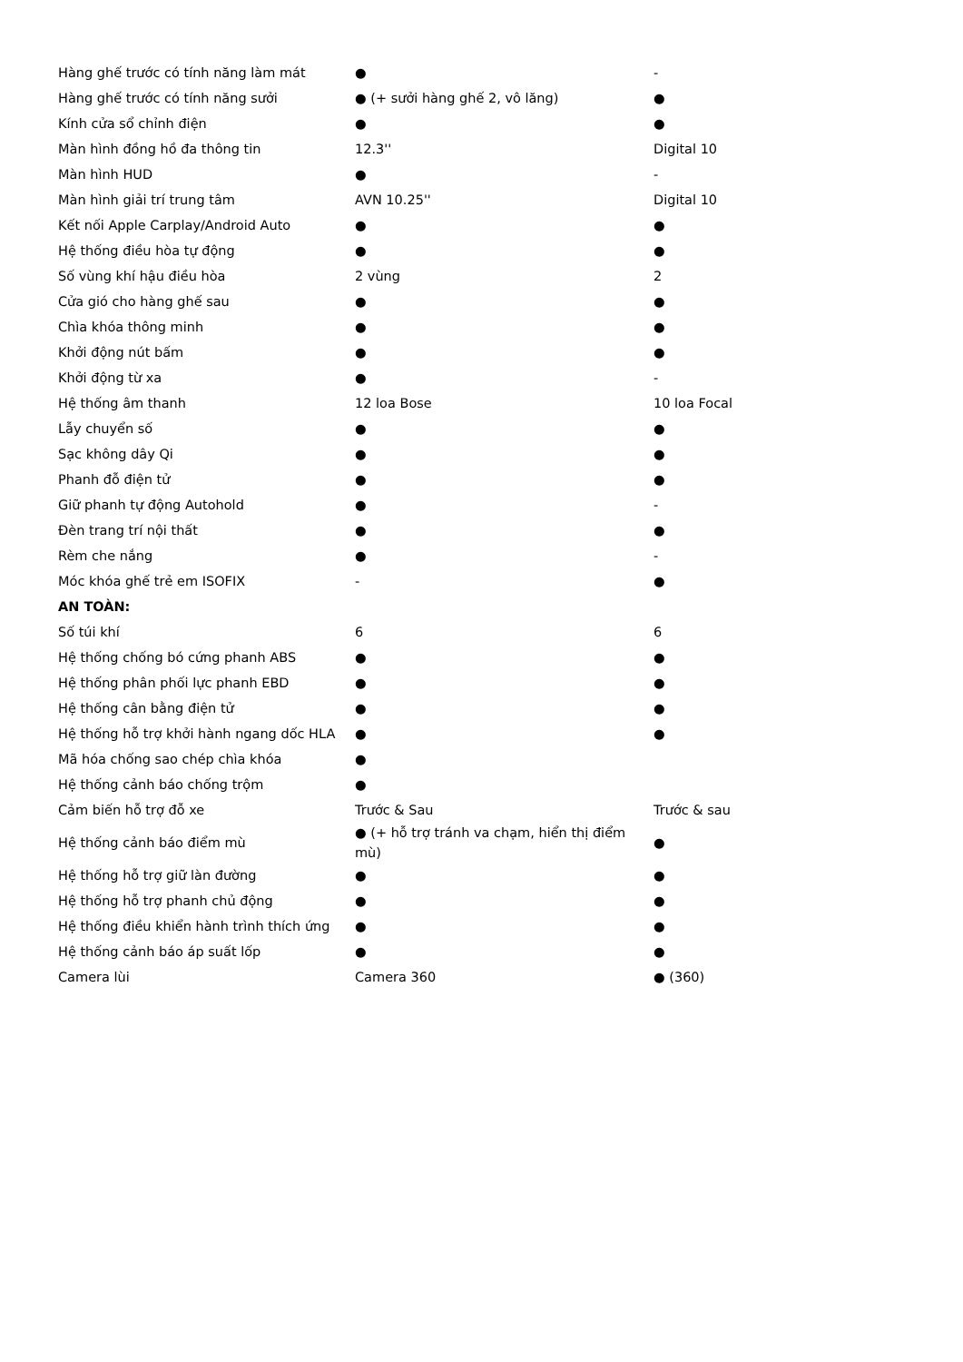| Hàng ghế trước có tính năng làm mát | ● | - |
| Hàng ghế trước có tính năng sưởi | ● (+ sưởi hàng ghế 2, vô lăng) | ● |
| Kính cửa sổ chỉnh điện | ● | ● |
| Màn hình đồng hồ đa thông tin | 12.3'' | Digital 10 |
| Màn hình HUD | ● | - |
| Màn hình giải trí trung tâm | AVN 10.25'' | Digital 10 |
| Kết nối Apple Carplay/Android Auto | ● | ● |
| Hệ thống điều hòa tự động | ● | ● |
| Số vùng khí hậu điều hòa | 2 vùng | 2 |
| Cửa gió cho hàng ghế sau | ● | ● |
| Chìa khóa thông minh | ● | ● |
| Khởi động nút bấm | ● | ● |
| Khởi động từ xa | ● | - |
| Hệ thống âm thanh | 12 loa Bose | 10 loa Focal |
| Lẫy chuyển số | ● | ● |
| Sạc không dây Qi | ● | ● |
| Phanh đỗ điện tử | ● | ● |
| Giữ phanh tự động Autohold | ● | - |
| Đèn trang trí nội thất | ● | ● |
| Rèm che nắng | ● | - |
| Móc khóa ghế trẻ em ISOFIX | - | ● |
| AN TOÀN: | | |
| Số túi khí | 6 | 6 |
| Hệ thống chống bó cứng phanh ABS | ● | ● |
| Hệ thống phân phối lực phanh EBD | ● | ● |
| Hệ thống cân bằng điện tử | ● | ● |
| Hệ thống hỗ trợ khởi hành ngang dốc HLA | ● | ● |
| Mã hóa chống sao chép chìa khóa | ● | |
| Hệ thống cảnh báo chống trộm | ● | |
| Cảm biến hỗ trợ đỗ xe | Trước & Sau | Trước & sau |
| Hệ thống cảnh báo điểm mù | ● (+ hỗ trợ tránh va chạm, hiển thị điểm mù) | ● |
| Hệ thống hỗ trợ giữ làn đường | ● | ● |
| Hệ thống hỗ trợ phanh chủ động | ● | ● |
| Hệ thống điều khiển hành trình thích ứng | ● | ● |
| Hệ thống cảnh báo áp suất lốp | ● | ● |
| Camera lùi | Camera 360 | ● (360) |